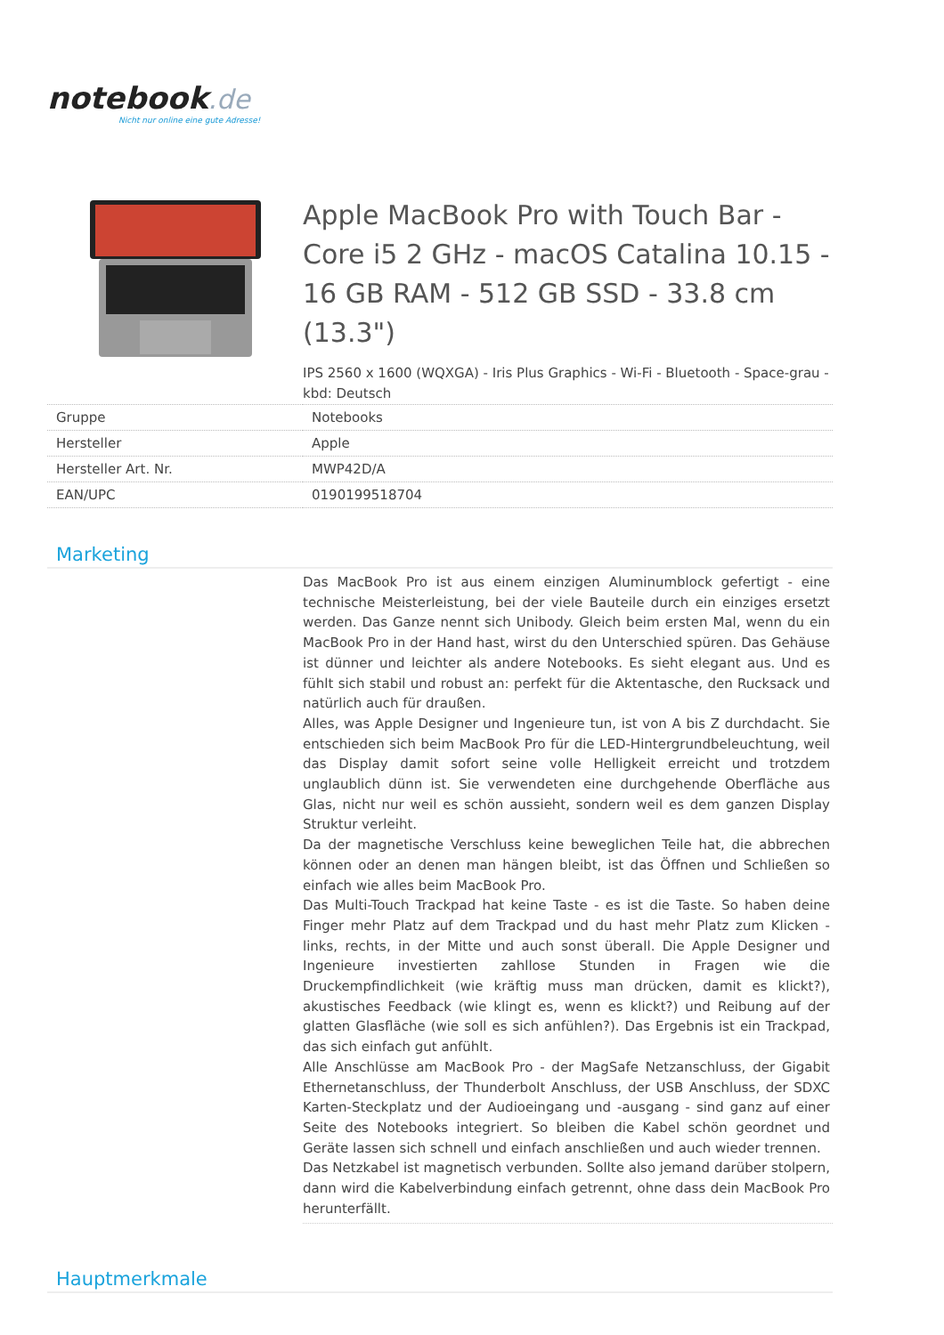notebook.de
Nicht nur online eine gute Adresse!
Apple MacBook Pro with Touch Bar - Core i5 2 GHz - macOS Catalina 10.15 - 16 GB RAM - 512 GB SSD - 33.8 cm (13.3")
IPS 2560 x 1600 (WQXGA) - Iris Plus Graphics - Wi-Fi - Bluetooth - Space-grau - kbd: Deutsch
| Gruppe | Notebooks |
| Hersteller | Apple |
| Hersteller Art. Nr. | MWP42D/A |
| EAN/UPC | 0190199518704 |
Marketing
Das MacBook Pro ist aus einem einzigen Aluminumblock gefertigt - eine technische Meisterleistung, bei der viele Bauteile durch ein einziges ersetzt werden. Das Ganze nennt sich Unibody. Gleich beim ersten Mal, wenn du ein MacBook Pro in der Hand hast, wirst du den Unterschied spüren. Das Gehäuse ist dünner und leichter als andere Notebooks. Es sieht elegant aus. Und es fühlt sich stabil und robust an: perfekt für die Aktentasche, den Rucksack und natürlich auch für draußen.
Alles, was Apple Designer und Ingenieure tun, ist von A bis Z durchdacht. Sie entschieden sich beim MacBook Pro für die LED-Hintergrundbeleuchtung, weil das Display damit sofort seine volle Helligkeit erreicht und trotzdem unglaublich dünn ist. Sie verwendeten eine durchgehende Oberfläche aus Glas, nicht nur weil es schön aussieht, sondern weil es dem ganzen Display Struktur verleiht.
Da der magnetische Verschluss keine beweglichen Teile hat, die abbrechen können oder an denen man hängen bleibt, ist das Öffnen und Schließen so einfach wie alles beim MacBook Pro.
Das Multi-Touch Trackpad hat keine Taste - es ist die Taste. So haben deine Finger mehr Platz auf dem Trackpad und du hast mehr Platz zum Klicken - links, rechts, in der Mitte und auch sonst überall. Die Apple Designer und Ingenieure investierten zahllose Stunden in Fragen wie die Druckempfindlichkeit (wie kräftig muss man drücken, damit es klickt?), akustisches Feedback (wie klingt es, wenn es klickt?) und Reibung auf der glatten Glasfläche (wie soll es sich anfühlen?). Das Ergebnis ist ein Trackpad, das sich einfach gut anfühlt.
Alle Anschlüsse am MacBook Pro - der MagSafe Netzanschluss, der Gigabit Ethernetanschluss, der Thunderbolt Anschluss, der USB Anschluss, der SDXC Karten-Steckplatz und der Audioeingang und -ausgang - sind ganz auf einer Seite des Notebooks integriert. So bleiben die Kabel schön geordnet und Geräte lassen sich schnell und einfach anschließen und auch wieder trennen.
Das Netzkabel ist magnetisch verbunden. Sollte also jemand darüber stolpern, dann wird die Kabelverbindung einfach getrennt, ohne dass dein MacBook Pro herunterfällt.
Hauptmerkmale